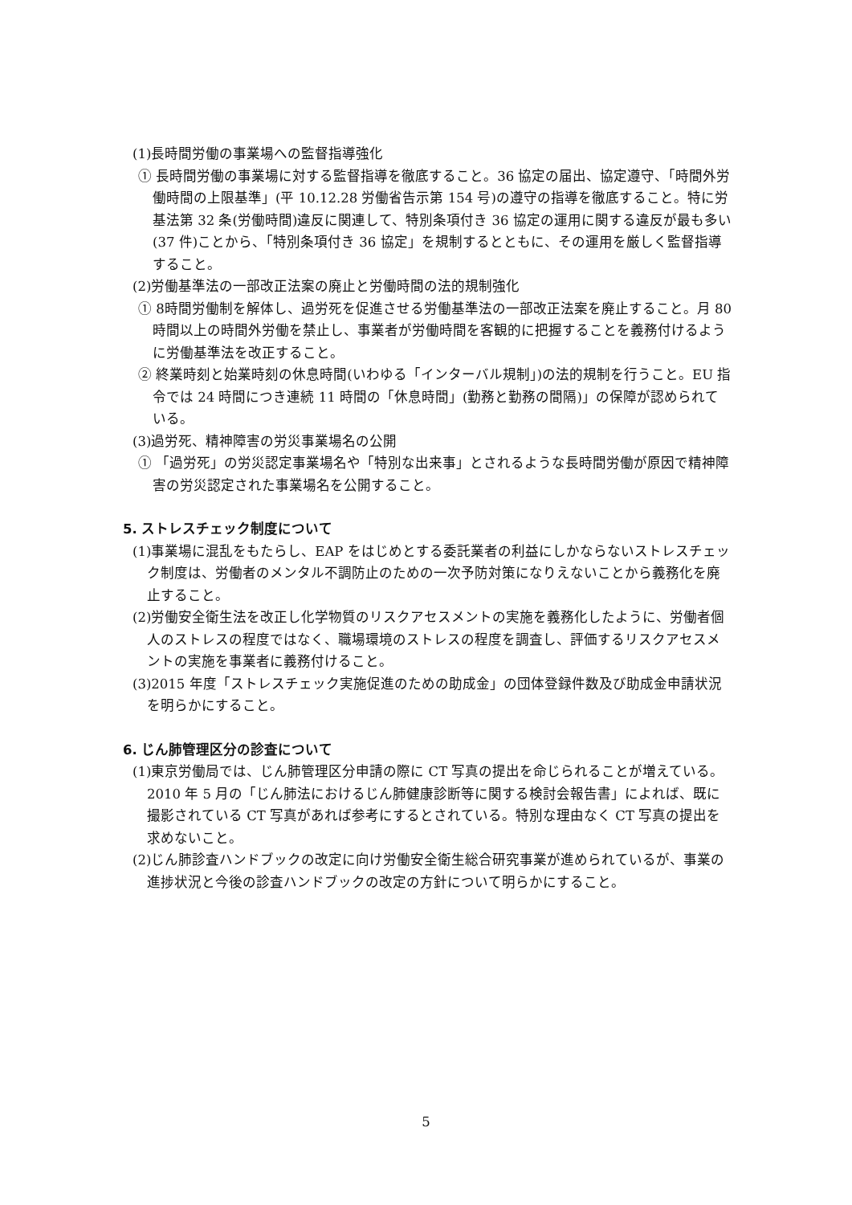(1)長時間労働の事業場への監督指導強化
① 長時間労働の事業場に対する監督指導を徹底すること。36 協定の届出、協定遵守、「時間外労働時間の上限基準」(平 10.12.28 労働省告示第 154 号)の遵守の指導を徹底すること。特に労基法第 32 条(労働時間)違反に関連して、特別条項付き 36 協定の運用に関する違反が最も多い(37 件)ことから、「特別条項付き 36 協定」を規制するとともに、その運用を厳しく監督指導すること。
(2)労働基準法の一部改正法案の廃止と労働時間の法的規制強化
① 8時間労働制を解体し、過労死を促進させる労働基準法の一部改正法案を廃止すること。月 80時間以上の時間外労働を禁止し、事業者が労働時間を客観的に把握することを義務付けるように労働基準法を改正すること。
② 終業時刻と始業時刻の休息時間(いわゆる「インターバル規制」)の法的規制を行うこと。EU 指令では 24 時間につき連続 11 時間の「休息時間」(勤務と勤務の間隔)」の保障が認められている。
(3)過労死、精神障害の労災事業場名の公開
① 「過労死」の労災認定事業場名や「特別な出来事」とされるような長時間労働が原因で精神障害の労災認定された事業場名を公開すること。
5. ストレスチェック制度について
(1)事業場に混乱をもたらし、EAP をはじめとする委託業者の利益にしかならないストレスチェック制度は、労働者のメンタル不調防止のための一次予防対策になりえないことから義務化を廃止すること。
(2)労働安全衛生法を改正し化学物質のリスクアセスメントの実施を義務化したように、労働者個人のストレスの程度ではなく、職場環境のストレスの程度を調査し、評価するリスクアセスメントの実施を事業者に義務付けること。
(3)2015 年度「ストレスチェック実施促進のための助成金」の団体登録件数及び助成金申請状況を明らかにすること。
6. じん肺管理区分の診査について
(1)東京労働局では、じん肺管理区分申請の際に CT 写真の提出を命じられることが増えている。2010 年 5 月の「じん肺法におけるじん肺健康診断等に関する検討会報告書」によれば、既に撮影されている CT 写真があれば参考にするとされている。特別な理由なく CT 写真の提出を求めないこと。
(2)じん肺診査ハンドブックの改定に向け労働安全衛生総合研究事業が進められているが、事業の進捗状況と今後の診査ハンドブックの改定の方針について明らかにすること。
5